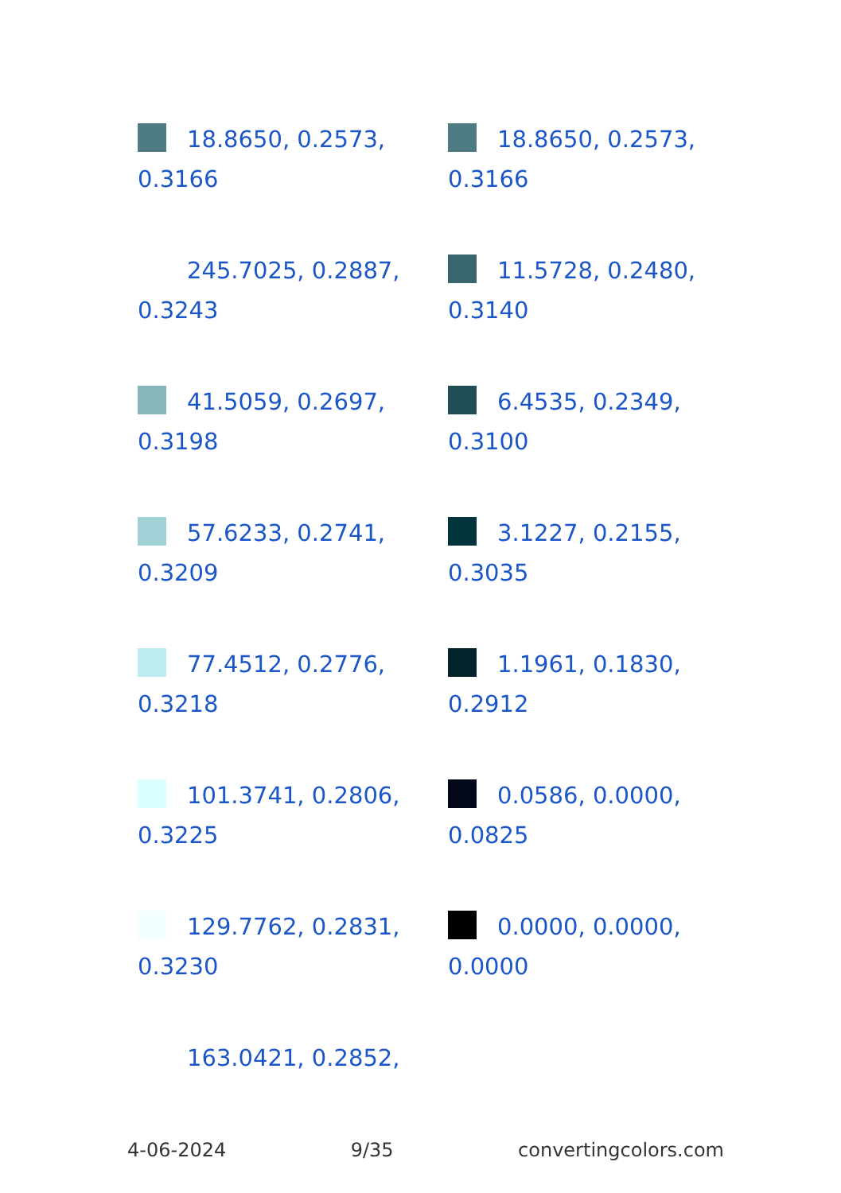18.8650, 0.2573, 0.3166
18.8650, 0.2573, 0.3166
245.7025, 0.2887, 0.3243
11.5728, 0.2480, 0.3140
41.5059, 0.2697, 0.3198
6.4535, 0.2349, 0.3100
57.6233, 0.2741, 0.3209
3.1227, 0.2155, 0.3035
77.4512, 0.2776, 0.3218
1.1961, 0.1830, 0.2912
101.3741, 0.2806, 0.3225
0.0586, 0.0000, 0.0825
129.7762, 0.2831, 0.3230
0.0000, 0.0000, 0.0000
163.0421, 0.2852,
4-06-2024 9/35 convertingcolors.com